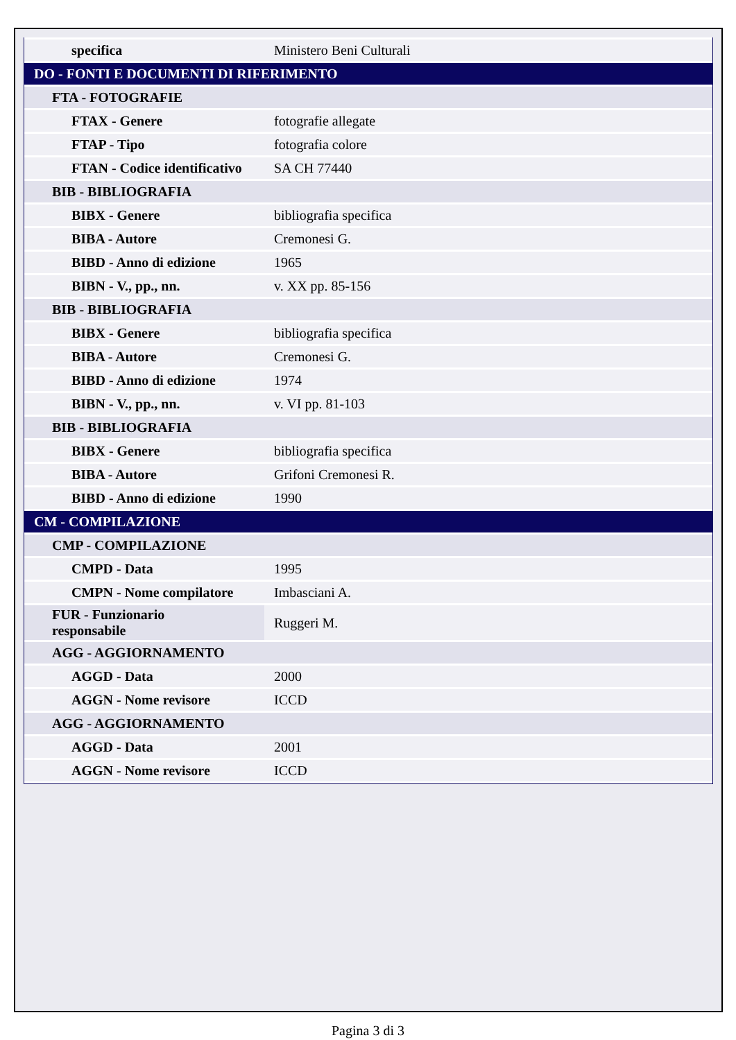| specifica | Ministero Beni Culturali |
| DO - FONTI E DOCUMENTI DI RIFERIMENTO | |
| FTA - FOTOGRAFIE | |
| FTAX - Genere | fotografie allegate |
| FTAP - Tipo | fotografia colore |
| FTAN - Codice identificativo | SA CH 77440 |
| BIB - BIBLIOGRAFIA | |
| BIBX - Genere | bibliografia specifica |
| BIBA - Autore | Cremonesi G. |
| BIBD - Anno di edizione | 1965 |
| BIBN - V., pp., nn. | v. XX pp. 85-156 |
| BIB - BIBLIOGRAFIA | |
| BIBX - Genere | bibliografia specifica |
| BIBA - Autore | Cremonesi G. |
| BIBD - Anno di edizione | 1974 |
| BIBN - V., pp., nn. | v. VI pp. 81-103 |
| BIB - BIBLIOGRAFIA | |
| BIBX - Genere | bibliografia specifica |
| BIBA - Autore | Grifoni Cremonesi R. |
| BIBD - Anno di edizione | 1990 |
| CM - COMPILAZIONE | |
| CMP - COMPILAZIONE | |
| CMPD - Data | 1995 |
| CMPN - Nome compilatore | Imbasciani A. |
| FUR - Funzionario responsabile | Ruggeri M. |
| AGG - AGGIORNAMENTO | |
| AGGD - Data | 2000 |
| AGGN - Nome revisore | ICCD |
| AGG - AGGIORNAMENTO | |
| AGGD - Data | 2001 |
| AGGN - Nome revisore | ICCD |
Pagina 3 di 3